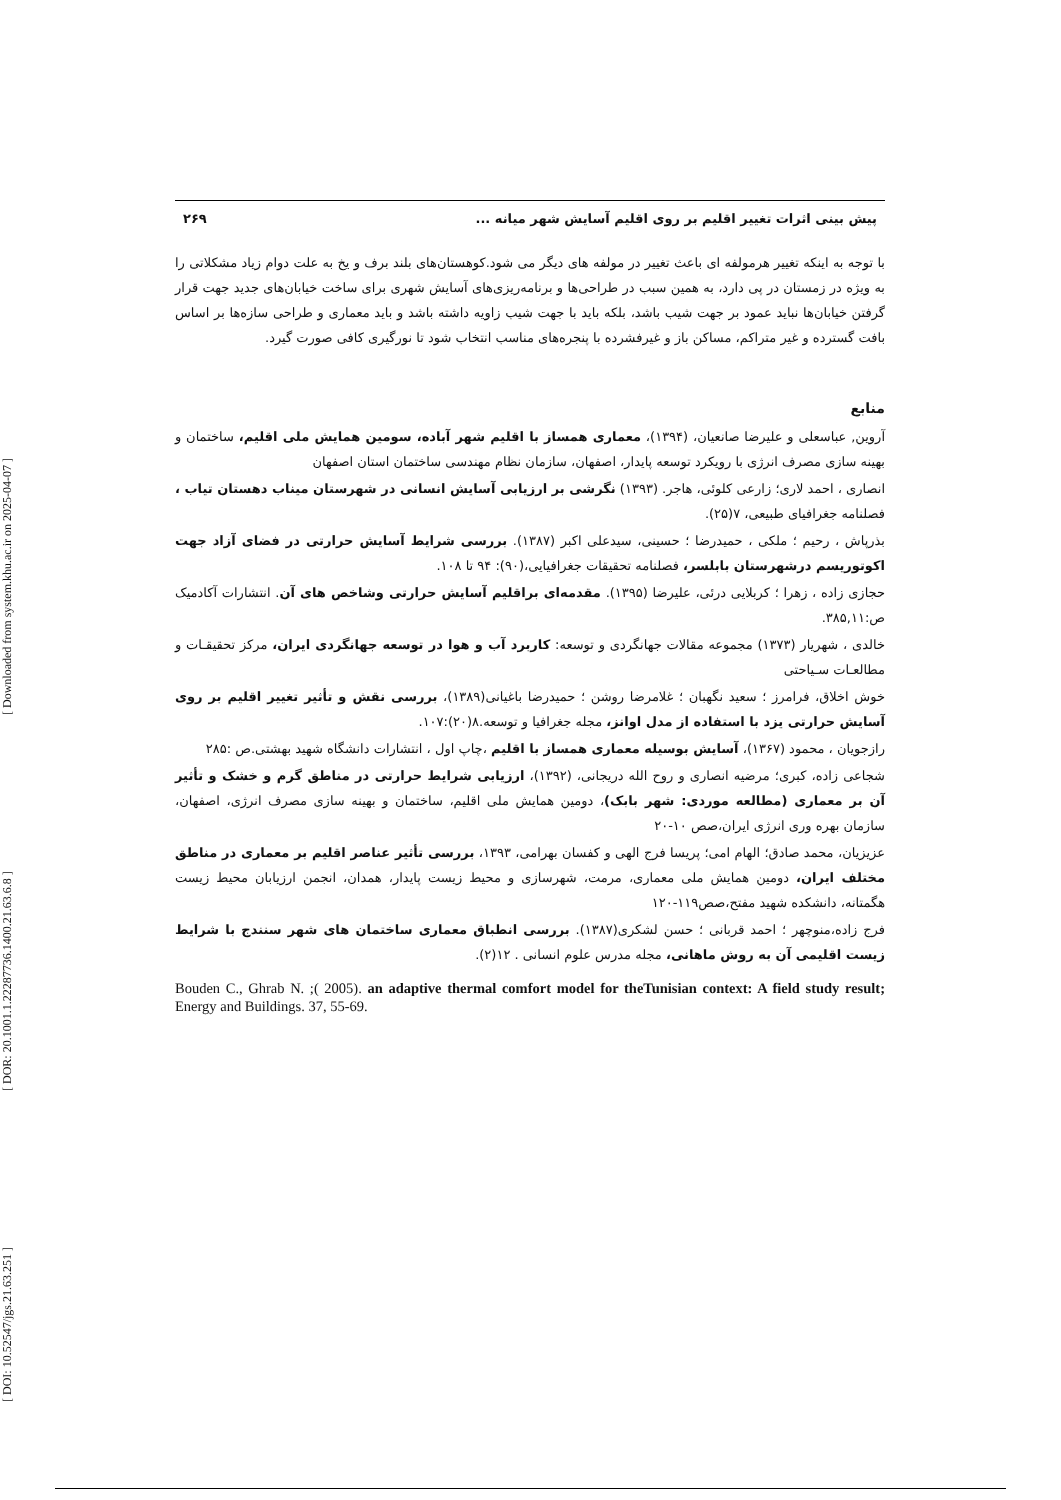[ DOI: 10.52547/jgs.21.63.251 ] [ DOR: 20.1001.1.22287736.1400.21.63.6.8 ] [ Downloaded from system.khu.ac.ir on 2025-04-07 ]
پیش بینی اثرات تغییر اقلیم بر روی اقلیم آسایش شهر میانه ... ۲۶۹
با توجه به اینکه تغییر هرمولفه ای باعث تغییر در مولفه های دیگر می شود.کوهستان‌های بلند برف و یخ به علت دوام زیاد مشکلاتی را به ویژه در زمستان در پی دارد، به همین سبب در طراحی‌ها و برنامه‌ریزی‌های آسایش شهری برای ساخت خیابان‌های جدید جهت قرار گرفتن خیابان‌ها نباید عمود بر جهت شیب باشد، بلکه باید با جهت شیب زاویه داشته باشد و باید معماری و طراحی سازه‌ها بر اساس بافت گسترده و غیر متراکم، مساکن باز و غیرفشرده با پنجره‌های مناسب انتخاب شود تا نورگیری کافی صورت گیرد.
منابع
آروین, عباسعلی و علیرضا صانعیان، (۱۳۹۴)، معماری همساز با اقلیم شهر آباده، سومین همایش ملی اقلیم، ساختمان و بهینه سازی مصرف انرژی با رویکرد توسعه پایدار، اصفهان، سازمان نظام مهندسی ساختمان استان اصفهان
انصاری ، احمد لاری؛ زارعی کلوئی، هاجر. (۱۳۹۳) نگرشی بر ارزیابی آسایش انسانی در شهرستان میناب دهستان تیاب ، فصلنامه جغرافیای طبیعی، ۷(۲۵).
بذرپاش ، رحیم ؛ ملکی ، حمیدرضا ؛ حسینی، سیدعلی اکبر (۱۳۸۷). بررسی شرایط آسایش حرارتی در فضای آزاد جهت اکوتوریسم درشهرستان بابلسر، فصلنامه تحقیقات جغرافیایی،(۹۰): ۹۴ تا ۱۰۸.
حجازی زاده ، زهرا ؛ کربلایی درئی، علیرضا (۱۳۹۵). مقدمه‌ای براقلیم آسایش حرارتی وشاخص های آن. انتشارات آکادمیک ص:۳۸۵,۱۱.
خالدی ، شهریار (۱۳۷۳) مجموعه مقالات جهانگردی و توسعه: کاربرد آب و هوا در توسعه جهانگردی ایران، مرکز تحقیقـات و مطالعـات سـیاحتی
خوش اخلاق، فرامرز ؛ سعید نگهبان ؛ غلامرضا روشن ؛ حمیدرضا باغیانی(۱۳۸۹)، بررسی نقش و تأثیر تغییر اقلیم بر روی آسایش حرارتی یزد با استفاده از مدل اوانز، مجله جغرافیا و توسعه.۸(۲۰):۱۰۷.
رازجویان ، محمود (۱۳۶۷)، آسایش بوسیله معماری همساز با اقلیم ،چاپ اول ، انتشارات دانشگاه شهید بهشتی.ص :۲۸۵
شجاعی زاده، کبری؛ مرضیه انصاری و روح الله دریجانی، (۱۳۹۲)، ارزیابی شرایط حرارتی در مناطق گرم و خشک و تأثیر آن بر معماری (مطالعه موردی: شهر بابک)، دومین همایش ملی اقلیم، ساختمان و بهینه سازی مصرف انرژی، اصفهان، سازمان بهره وری انرژی ایران،صص ۱۰-۲۰
عزیزیان، محمد صادق؛ الهام امی؛ پریسا فرج الهی و کفسان بهرامی، ۱۳۹۳، بررسی تأثیر عناصر اقلیم بر معماری در مناطق مختلف ایران، دومین همایش ملی معماری، مرمت، شهرسازی و محیط زیست پایدار، همدان، انجمن ارزیابان محیط زیست هگمتانه، دانشکده شهید مفتح،صص۱۱۹-۱۲۰
فرج زاده،منوچهر ؛ احمد قربانی ؛ حسن لشکری(۱۳۸۷). بررسی انطباق معماری ساختمان های شهر سنندج با شرایط زیست اقلیمی آن به روش ماهانی، مجله مدرس علوم انسانی . ۱۲(۲).
Bouden C., Ghrab N. ;( 2005). an adaptive thermal comfort model for theTunisian context: A field study result; Energy and Buildings. 37, 55-69.